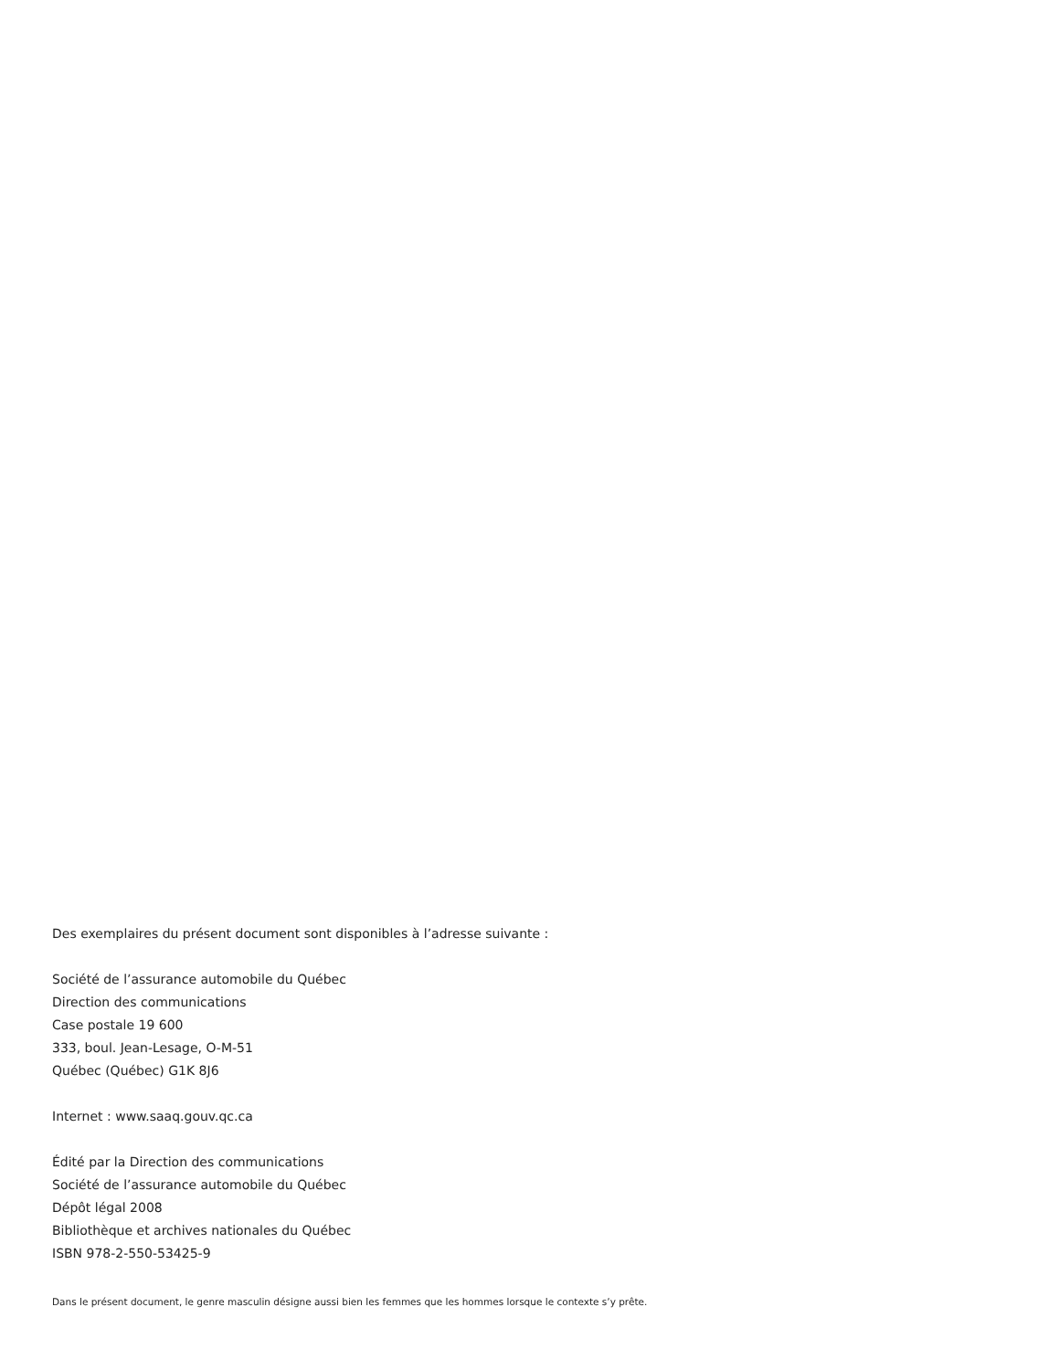Des exemplaires du présent document sont disponibles à l’adresse suivante :
Société de l’assurance automobile du Québec
Direction des communications
Case postale 19 600
333, boul. Jean-Lesage, O-M-51
Québec (Québec) G1K 8J6
Internet : www.saaq.gouv.qc.ca
Édité par la Direction des communications
Société de l’assurance automobile du Québec
Dépôt légal 2008
Bibliothèque et archives nationales du Québec
ISBN 978-2-550-53425-9
Dans le présent document, le genre masculin désigne aussi bien les femmes que les hommes lorsque le contexte s’y prête.